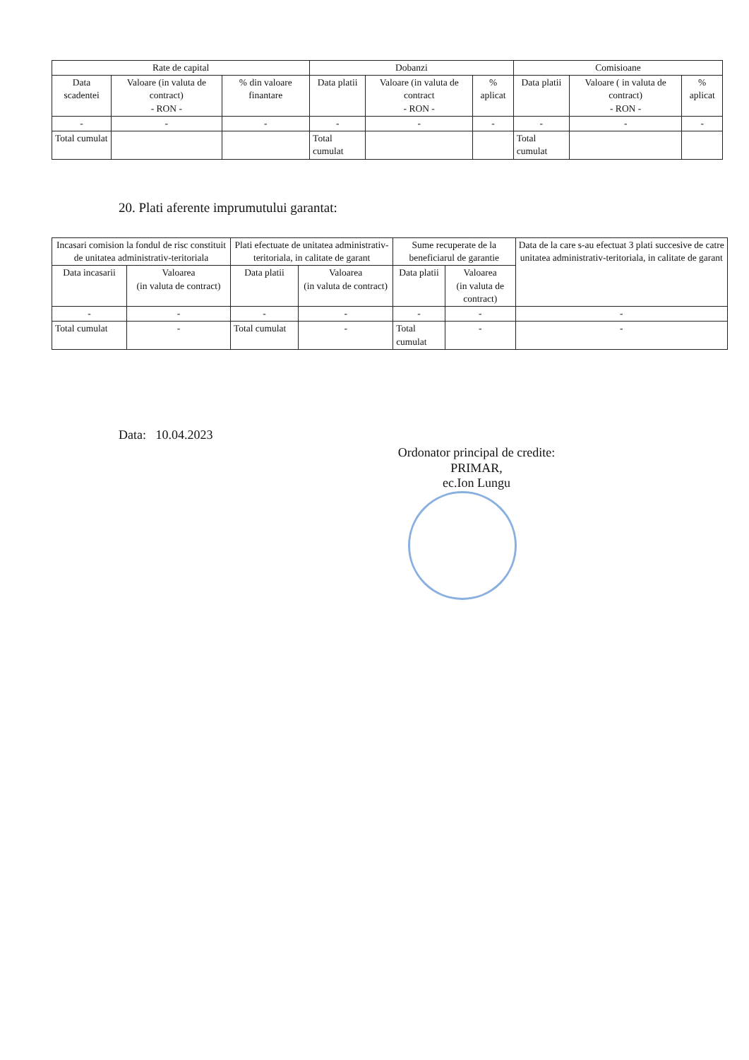| Rate de capital | | | Dobanzi | | | Comisioane | | |
| --- | --- | --- | --- | --- | --- | --- | --- | --- |
| Data scadentei | Valoare (in valuta de contract) - RON - | % din valoare finantare | Data platii | Valoare (in valuta de contract - RON - | % aplicat | Data platii | Valoare ( in valuta de contract) - RON - | % aplicat |
| - | - | - | - | - | - | - | - | - |
| Total cumulat | | | Total cumulat | | | Total cumulat | | |
20. Plati aferente imprumutului garantat:
| Incasari comision la fondul de risc constituit de unitatea administrativ-teritoriala | | Plati efectuate de unitatea administrativ-teritoriala, in calitate de garant | | Sume recuperate de la beneficiarul de garantie | | Data de la care s-au efectuat 3 plati succesive de catre unitatea administrativ-teritoriala, in calitate de garant |
| --- | --- | --- | --- | --- | --- | --- |
| Data incasarii | Valoarea (in valuta de contract) | Data platii | Valoarea (in valuta de contract) | Data platii | Valoarea (in valuta de contract) | |
| - | - | - | - | - | - | - |
| Total cumulat | - | Total cumulat | - | Total cumulat | - | - |
Data: 10.04.2023
Ordonator principal de credite:
PRIMAR,
ec.Ion Lungu